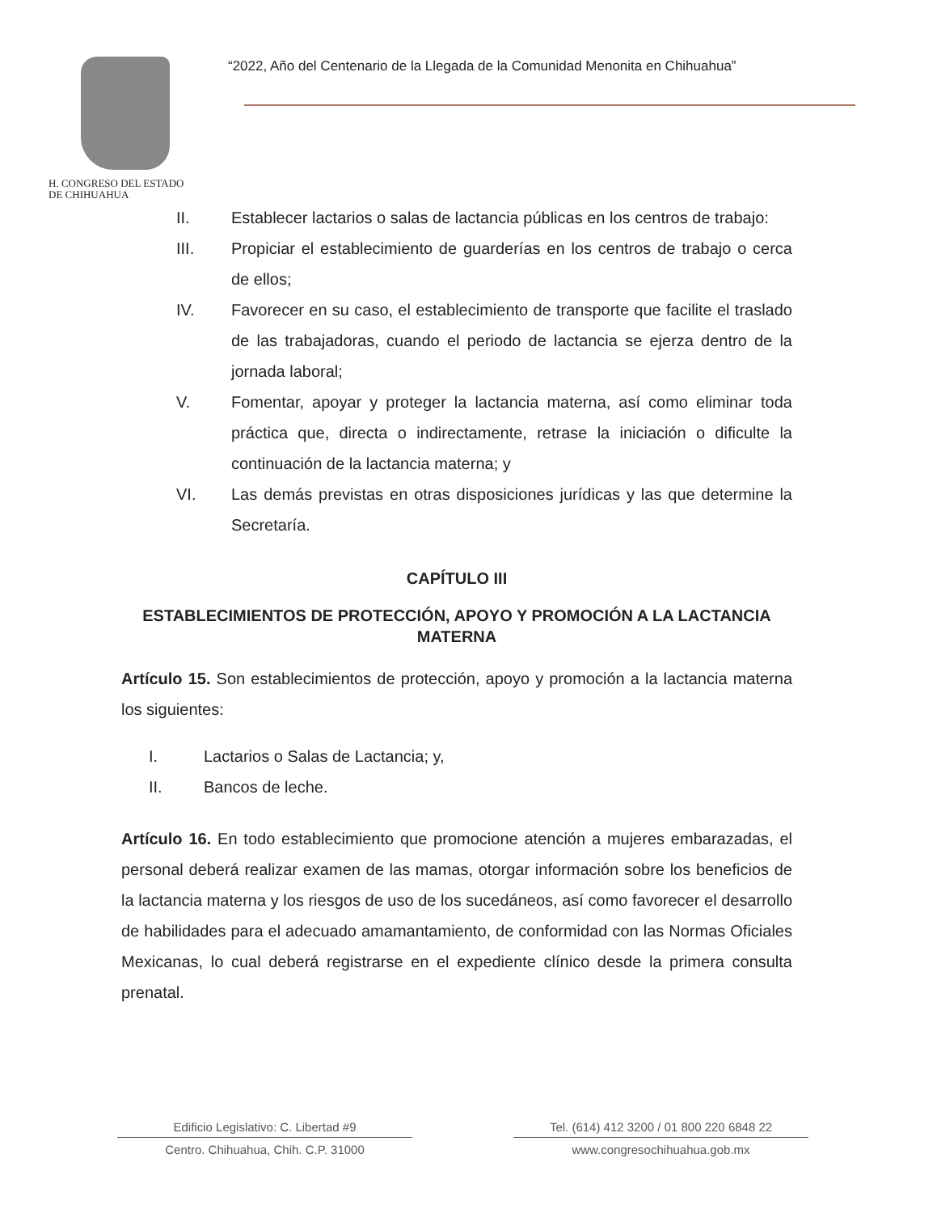H. CONGRESO DEL ESTADO
DE CHIHUAHUA
“2022, Año del Centenario de la Llegada de la Comunidad Menonita en Chihuahua”
II. Establecer lactarios o salas de lactancia públicas en los centros de trabajo:
III. Propiciar el establecimiento de guarderías en los centros de trabajo o cerca de ellos;
IV. Favorecer en su caso, el establecimiento de transporte que facilite el traslado de las trabajadoras, cuando el periodo de lactancia se ejerza dentro de la jornada laboral;
V. Fomentar, apoyar y proteger la lactancia materna, así como eliminar toda práctica que, directa o indirectamente, retrase la iniciación o dificulte la continuación de la lactancia materna; y
VI. Las demás previstas en otras disposiciones jurídicas y las que determine la Secretaría.
CAPÍTULO III
ESTABLECIMIENTOS DE PROTECCIÓN, APOYO Y PROMOCIÓN A LA LACTANCIA MATERNA
Artículo 15. Son establecimientos de protección, apoyo y promoción a la lactancia materna los siguientes:
I. Lactarios o Salas de Lactancia; y,
II. Bancos de leche.
Artículo 16. En todo establecimiento que promocione atención a mujeres embarazadas, el personal deberá realizar examen de las mamas, otorgar información sobre los beneficios de la lactancia materna y los riesgos de uso de los sucedáneos, así como favorecer el desarrollo de habilidades para el adecuado amamantamiento, de conformidad con las Normas Oficiales Mexicanas, lo cual deberá registrarse en el expediente clínico desde la primera consulta prenatal.
Edificio Legislativo: C. Libertad #9
Centro. Chihuahua, Chih. C.P. 31000
Tel. (614) 412 3200 / 01 800 220 6848 22
www.congresochihuahua.gob.mx